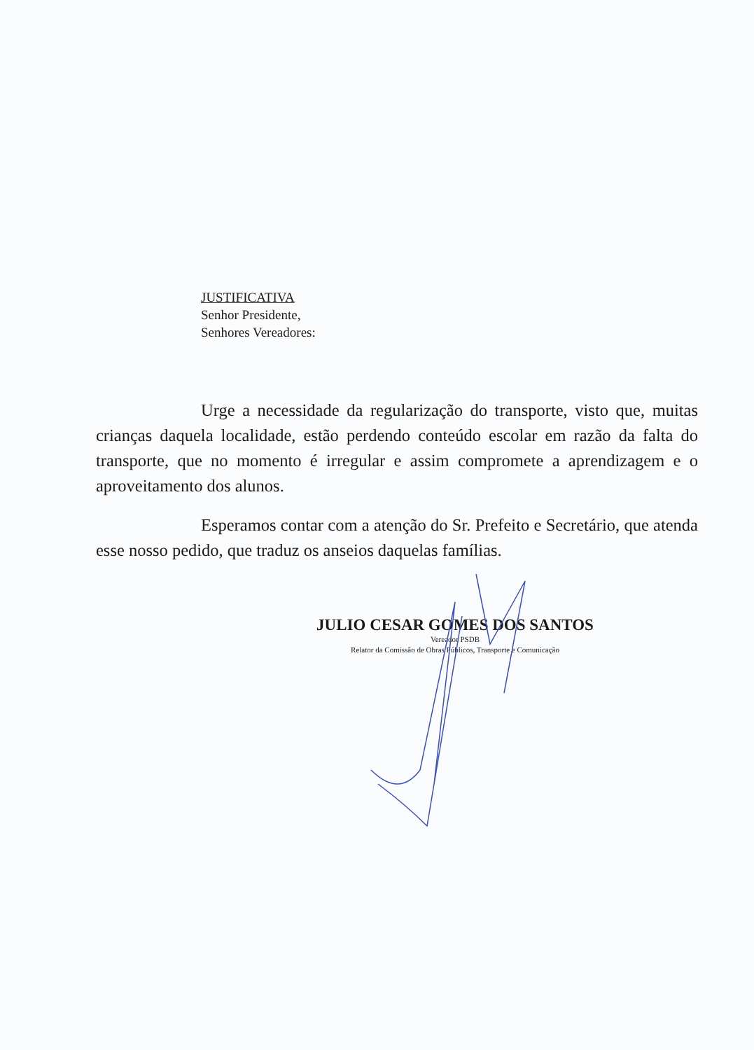JUSTIFICATIVA
Senhor Presidente,
Senhores Vereadores:
Urge a necessidade da regularização do transporte, visto que, muitas crianças daquela localidade, estão perdendo conteúdo escolar em razão da falta do transporte, que no momento é irregular e assim compromete a aprendizagem e o aproveitamento dos alunos.
Esperamos contar com a atenção do Sr. Prefeito e Secretário, que atenda esse nosso pedido, que traduz os anseios daquelas famílias.
JULIO CESAR GOMES DOS SANTOS
Vereador PSDB
Relator da Comissão de Obras Públicos, Transporte e Comunicação